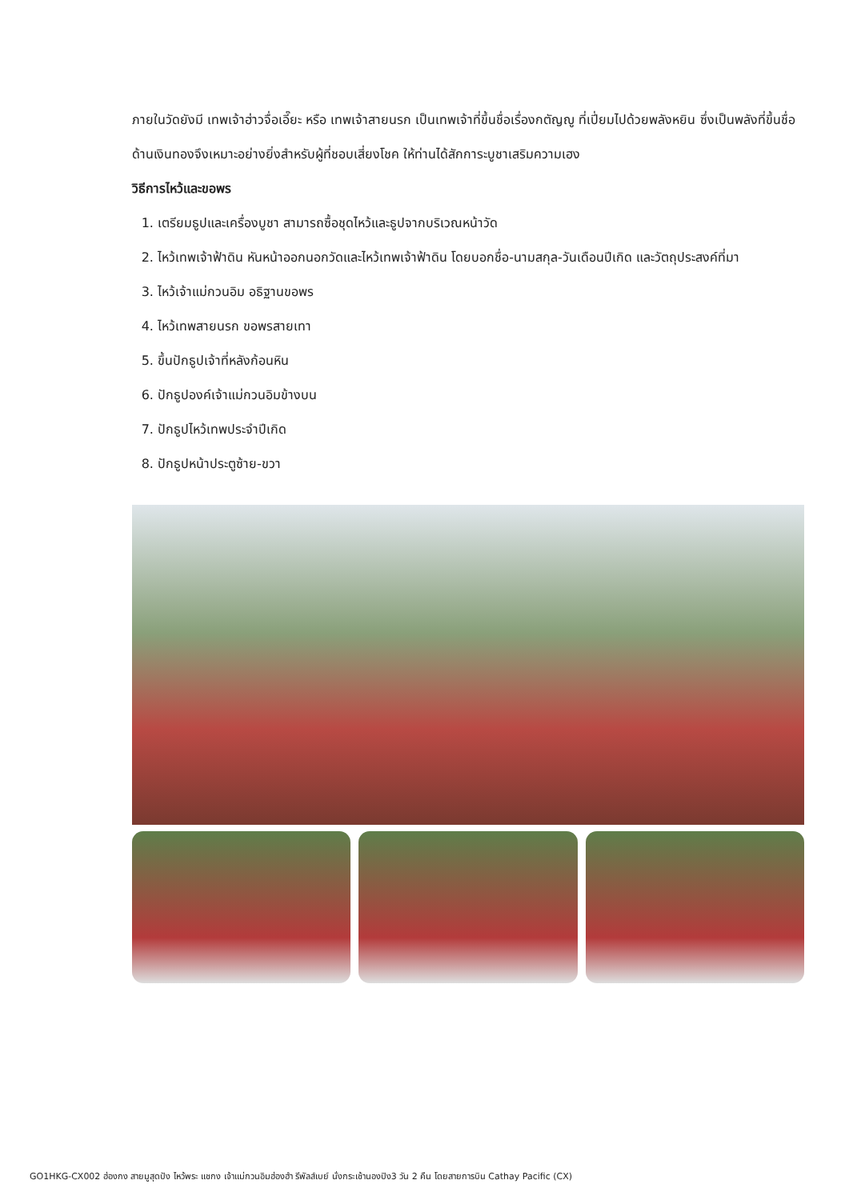ภายในวัดยังมี เทพเจ้าฮ่าวจื่อเอี๊ยะ หรือ เทพเจ้าสายนรก เป็นเทพเจ้าที่ขึ้นชื่อเรื่องกตัญญู ที่เปี่ยมไปด้วยพลังหยิน ซึ่งเป็นพลังที่ขึ้นชื่อด้านเงินทองจึงเหมาะอย่างยิ่งสำหรับผู้ที่ชอบเสี่ยงโชค ให้ท่านได้สักการะบูชาเสริมความเฮง
วิธีการไหว้และขอพร
1. เตรียมธูปและเครื่องบูชา สามารถซื้อชุดไหว้และธูปจากบริเวณหน้าวัด
2. ไหว้เทพเจ้าฟ้าดิน หันหน้าออกนอกวัดและไหว้เทพเจ้าฟ้าดิน โดยบอกชื่อ-นามสกุล-วันเดือนปีเกิด และวัตถุประสงค์ที่มา
3. ไหว้เจ้าแม่กวนอิม อธิฐานขอพร
4. ไหว้เทพสายนรก ขอพรสายเทา
5. ขึ้นปักธูปเจ้าที่หลังก้อนหิน
6. ปักธูปองค์เจ้าแม่กวนอิมข้างบน
7. ปักธูปไหว้เทพประจำปีเกิด
8. ปักธูปหน้าประตูซ้าย-ขวา
GO1HKG-CX002 ฮ่องกง สายมูสุดปัง ไหว้พระ แชกง เจ้าแม่กวนอิมฮ่องฮำ รีพัลส์เบย์ นั่งกระเช้านองปิง3 วัน 2 คืน โดยสายการบิน Cathay Pacific (CX)